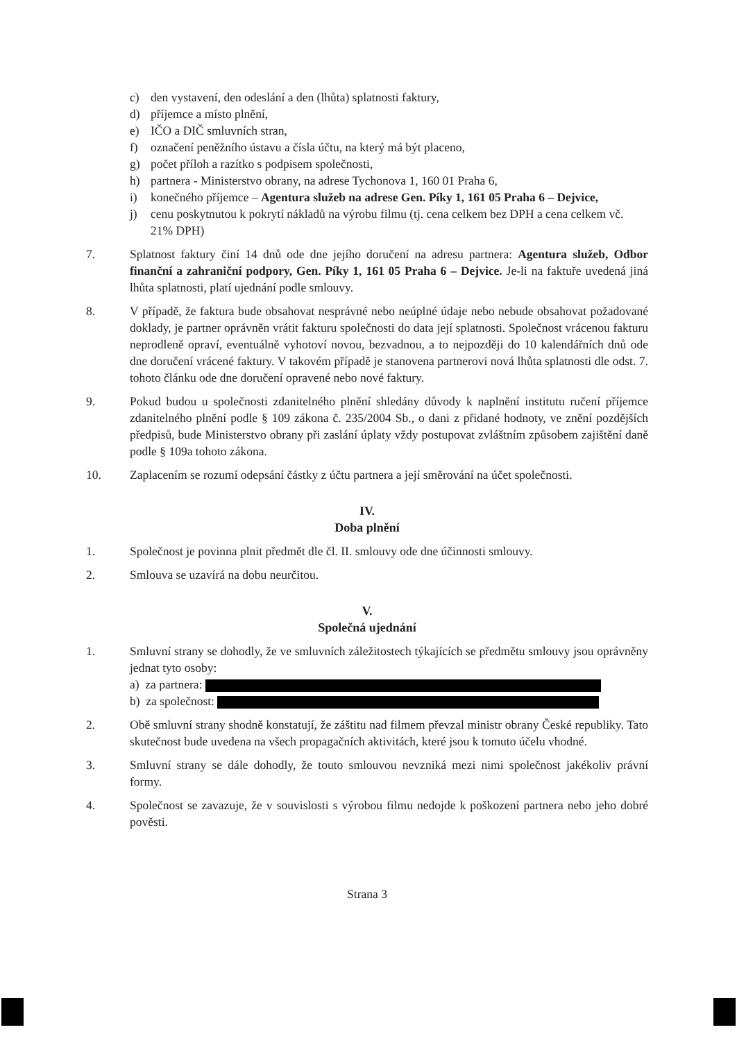c) den vystavení, den odeslání a den (lhůta) splatnosti faktury,
d) příjemce a místo plnění,
e) IČO a DIČ smluvních stran,
f) označení peněžního ústavu a čísla účtu, na který má být placeno,
g) počet příloh a razítko s podpisem společnosti,
h) partnera - Ministerstvo obrany, na adrese Tychonova 1, 160 01 Praha 6,
i) konečného příjemce – Agentura služeb na adrese Gen. Píky 1, 161 05 Praha 6 – Dejvice,
j) cenu poskytnutou k pokrytí nákladů na výrobu filmu (tj. cena celkem bez DPH a cena celkem vč. 21% DPH)
7. Splatnost faktury činí 14 dnů ode dne jejího doručení na adresu partnera: Agentura služeb, Odbor finanční a zahraniční podpory, Gen. Píky 1, 161 05 Praha 6 – Dejvice. Je-li na faktuře uvedená jiná lhůta splatnosti, platí ujednání podle smlouvy.
8. V případě, že faktura bude obsahovat nesprávné nebo neúplné údaje nebo nebude obsahovat požadované doklady, je partner oprávněn vrátit fakturu společnosti do data její splatnosti. Společnost vrácenou fakturu neprodleně opraví, eventuálně vyhotoví novou, bezvadnou, a to nejpozději do 10 kalendářních dnů ode dne doručení vrácené faktury. V takovém případě je stanovena partnerovi nová lhůta splatnosti dle odst. 7. tohoto článku ode dne doručení opravené nebo nové faktury.
9. Pokud budou u společnosti zdanitelného plnění shledány důvody k naplnění institutu ručení příjemce zdanitelného plnění podle § 109 zákona č. 235/2004 Sb., o dani z přidané hodnoty, ve znění pozdějších předpisů, bude Ministerstvo obrany při zaslání úplaty vždy postupovat zvláštním způsobem zajištění daně podle § 109a tohoto zákona.
10. Zaplacením se rozumí odepsání částky z účtu partnera a její směrování na účet společnosti.
IV.
Doba plnění
1. Společnost je povinna plnit předmět dle čl. II. smlouvy ode dne účinnosti smlouvy.
2. Smlouva se uzavírá na dobu neurčitou.
V.
Společná ujednání
1. Smluvní strany se dohodly, že ve smluvních záležitostech týkajících se předmětu smlouvy jsou oprávněny jednat tyto osoby:
a) za partnera:
b) za společnost:
2. Obě smluvní strany shodně konstatují, že záštitu nad filmem převzal ministr obrany České republiky. Tato skutečnost bude uvedena na všech propagačních aktivitách, které jsou k tomuto účelu vhodné.
3. Smluvní strany se dále dohodly, že touto smlouvou nevzniká mezi nimi společnost jakékoliv právní formy.
4. Společnost se zavazuje, že v souvislosti s výrobou filmu nedojde k poškození partnera nebo jeho dobré pověsti.
Strana 3